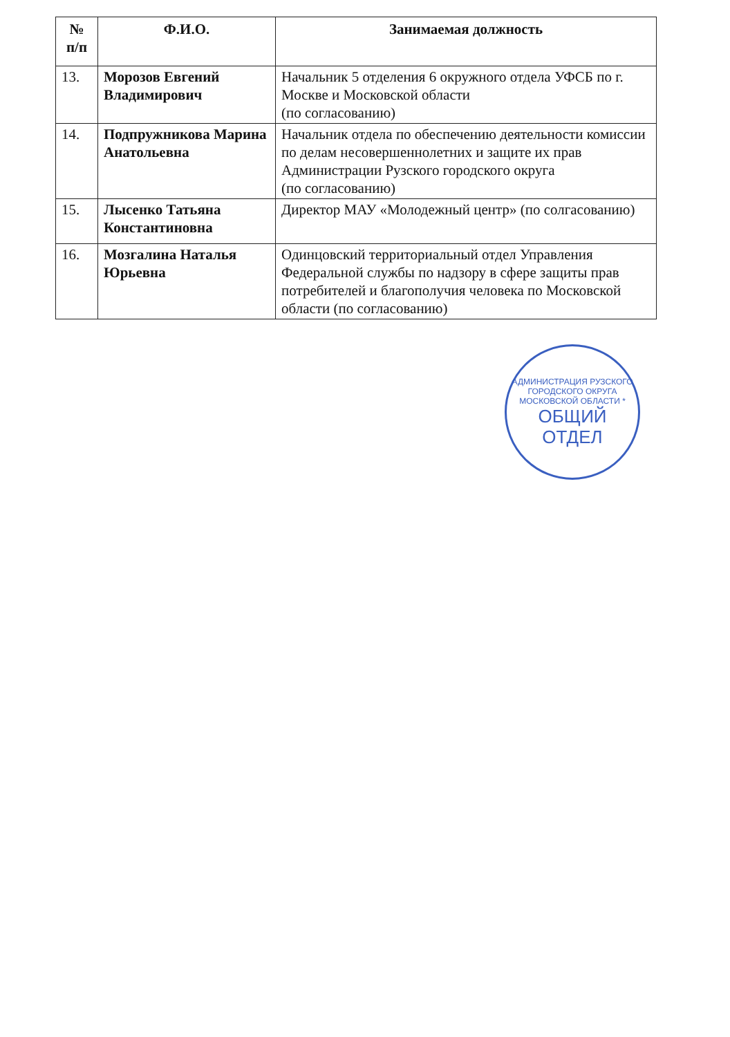| № п/п | Ф.И.О. | Занимаемая должность |
| --- | --- | --- |
| 13. | Морозов Евгений Владимирович | Начальник 5 отделения 6 окружного отдела УФСБ по г. Москве и Московской области (по согласованию) |
| 14. | Подпружникова Марина Анатольевна | Начальник отдела по обеспечению деятельности комиссии по делам несовершеннолетних и защите их прав Администрации Рузского городского округа (по согласованию) |
| 15. | Лысенко Татьяна Константиновна | Директор МАУ «Молодежный центр» (по солгасованию) |
| 16. | Мозгалина Наталья Юрьевна | Одинцовский территориальный отдел Управления Федеральной службы по надзору в сфере защиты прав потребителей и благополучия человека по Московской области (по согласованию) |
АДМИНИСТРАЦИЯ РУЗСКОГО ГОРОДСКОГО ОКРУГА МОСКОВСКОЙ ОБЛАСТИ *
ОБЩИЙ
ОТДЕЛ